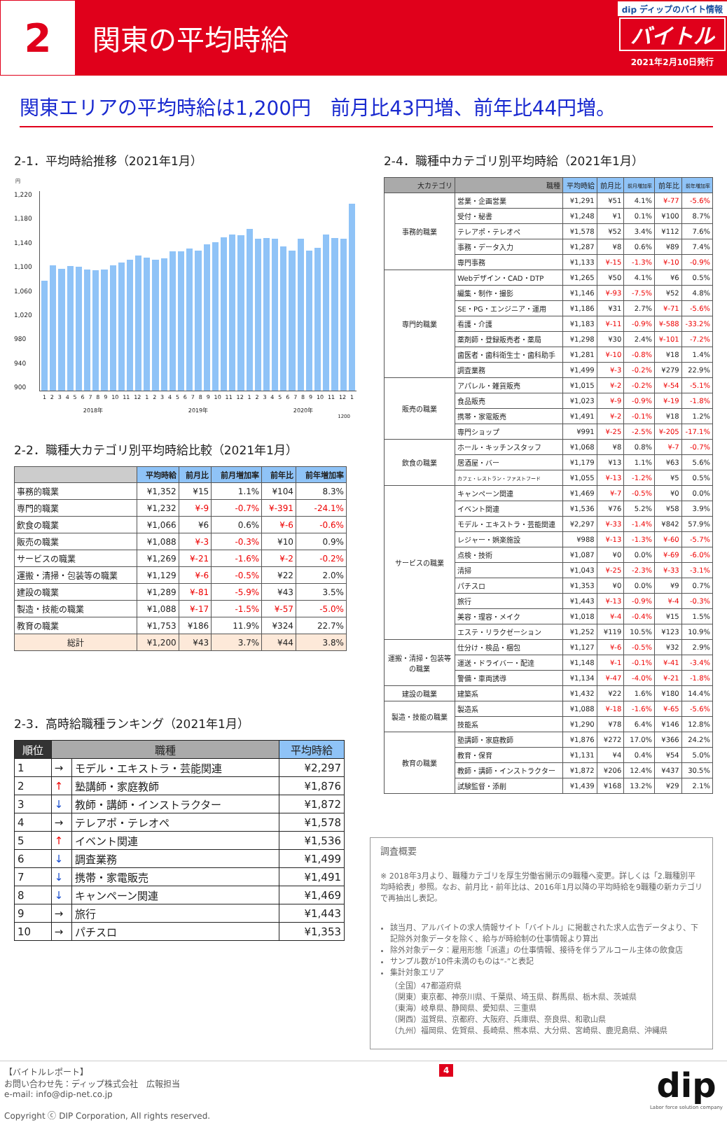2
関東の平均時給
dip ディップのバイト情報
バイトル
2021年2月10日発行
関東エリアの平均時給は1,200円　前月比43円増、前年比44円増。
2-1．平均時給推移（2021年1月）
円
1,220
1,180
1,140
1,100
1,060
1,020
980
940
900
123456789 10 11 12 123456789 10 11 12 123456789 10 11 12 1
2018年 2019年 2020年
1200
2-2．職種大カテゴリ別平均時給比較（2021年1月）
| | 平均時給 | 前月比 | 前月増加率 | 前年比 | 前年増加率 |
| --- | --- | --- | --- | --- | --- |
| 事務的職業 | ¥1,352 | ¥15 | 1.1% | ¥104 | 8.3% |
| 専門的職業 | ¥1,232 | ¥-9 | -0.7% | ¥-391 | -24.1% |
| 飲食の職業 | ¥1,066 | ¥6 | 0.6% | ¥-6 | -0.6% |
| 販売の職業 | ¥1,088 | ¥-3 | -0.3% | ¥10 | 0.9% |
| サービスの職業 | ¥1,269 | ¥-21 | -1.6% | ¥-2 | -0.2% |
| 運搬・清掃・包装等の職業 | ¥1,129 | ¥-6 | -0.5% | ¥22 | 2.0% |
| 建設の職業 | ¥1,289 | ¥-81 | -5.9% | ¥43 | 3.5% |
| 製造・技能の職業 | ¥1,088 | ¥-17 | -1.5% | ¥-57 | -5.0% |
| 教育の職業 | ¥1,753 | ¥186 | 11.9% | ¥324 | 22.7% |
| 総計 | ¥1,200 | ¥43 | 3.7% | ¥44 | 3.8% |
2-3．高時給職種ランキング（2021年1月）
| 順位 | 職種 | | 平均時給 |
| --- | --- | --- | --- |
| 1 | → | モデル・エキストラ・芸能関連 | ¥2,297 |
| 2 | ↑ | 塾講師・家庭教師 | ¥1,876 |
| 3 | ↓ | 教師・講師・インストラクター | ¥1,872 |
| 4 | → | テレアポ・テレオペ | ¥1,578 |
| 5 | ↑ | イベント関連 | ¥1,536 |
| 6 | ↓ | 調査業務 | ¥1,499 |
| 7 | ↓ | 携帯・家電販売 | ¥1,491 |
| 8 | ↓ | キャンペーン関連 | ¥1,469 |
| 9 | → | 旅行 | ¥1,443 |
| 10 | → | パチスロ | ¥1,353 |
2-4．職種中カテゴリ別平均時給（2021年1月）
| 大カテゴリ | 職種 | 平均時給 | 前月比 | 前月増加率 | 前年比 | 前年増加率 |
| --- | --- | --- | --- | --- | --- | --- |
| 事務的職業 | 営業・企画営業 | ¥1,291 | ¥51 | 4.1% | ¥-77 | -5.6% |
| | 受付・秘書 | ¥1,248 | ¥1 | 0.1% | ¥100 | 8.7% |
| | テレアポ・テレオペ | ¥1,578 | ¥52 | 3.4% | ¥112 | 7.6% |
| | 事務・データ入力 | ¥1,287 | ¥8 | 0.6% | ¥89 | 7.4% |
| | 専門事務 | ¥1,133 | ¥-15 | -1.3% | ¥-10 | -0.9% |
| 専門的職業 | Webデザイン・CAD・DTP | ¥1,265 | ¥50 | 4.1% | ¥6 | 0.5% |
| | 編集・制作・撮影 | ¥1,146 | ¥-93 | -7.5% | ¥52 | 4.8% |
| | SE・PG・エンジニア・運用 | ¥1,186 | ¥31 | 2.7% | ¥-71 | -5.6% |
| | 看護・介護 | ¥1,183 | ¥-11 | -0.9% | ¥-588 | -33.2% |
| | 薬剤師・登録販売者・薬局 | ¥1,298 | ¥30 | 2.4% | ¥-101 | -7.2% |
| | 歯医者・歯科衛生士・歯科助手 | ¥1,281 | ¥-10 | -0.8% | ¥18 | 1.4% |
| | 調査業務 | ¥1,499 | ¥-3 | -0.2% | ¥279 | 22.9% |
| 販売の職業 | アパレル・雑貨販売 | ¥1,015 | ¥-2 | -0.2% | ¥-54 | -5.1% |
| | 食品販売 | ¥1,023 | ¥-9 | -0.9% | ¥-19 | -1.8% |
| | 携帯・家電販売 | ¥1,491 | ¥-2 | -0.1% | ¥18 | 1.2% |
| | 専門ショップ | ¥991 | ¥-25 | -2.5% | ¥-205 | -17.1% |
| 飲食の職業 | ホール・キッチンスタッフ | ¥1,068 | ¥8 | 0.8% | ¥-7 | -0.7% |
| | 居酒屋・バー | ¥1,179 | ¥13 | 1.1% | ¥63 | 5.6% |
| | カフェ・レストラン・ファストフード | ¥1,055 | ¥-13 | -1.2% | ¥5 | 0.5% |
| サービスの職業 | キャンペーン関連 | ¥1,469 | ¥-7 | -0.5% | ¥0 | 0.0% |
| | イベント関連 | ¥1,536 | ¥76 | 5.2% | ¥58 | 3.9% |
| | モデル・エキストラ・芸能関連 | ¥2,297 | ¥-33 | -1.4% | ¥842 | 57.9% |
| | レジャー・娯楽施設 | ¥988 | ¥-13 | -1.3% | ¥-60 | -5.7% |
| | 点検・技術 | ¥1,087 | ¥0 | 0.0% | ¥-69 | -6.0% |
| | 清掃 | ¥1,043 | ¥-25 | -2.3% | ¥-33 | -3.1% |
| | パチスロ | ¥1,353 | ¥0 | 0.0% | ¥9 | 0.7% |
| | 旅行 | ¥1,443 | ¥-13 | -0.9% | ¥-4 | -0.3% |
| | 美容・理容・メイク | ¥1,018 | ¥-4 | -0.4% | ¥15 | 1.5% |
| | エステ・リラクゼーション | ¥1,252 | ¥119 | 10.5% | ¥123 | 10.9% |
| 運搬・清掃・包装等 の職業 | 仕分け・検品・梱包 | ¥1,127 | ¥-6 | -0.5% | ¥32 | 2.9% |
| | 運送・ドライバー・配達 | ¥1,148 | ¥-1 | -0.1% | ¥-41 | -3.4% |
| | 警備・車両誘導 | ¥1,134 | ¥-47 | -4.0% | ¥-21 | -1.8% |
| 建設の職業 | 建築系 | ¥1,432 | ¥22 | 1.6% | ¥180 | 14.4% |
| 製造・技能の職業 | 製造系 | ¥1,088 | ¥-18 | -1.6% | ¥-65 | -5.6% |
| | 技能系 | ¥1,290 | ¥78 | 6.4% | ¥146 | 12.8% |
| 教育の職業 | 塾講師・家庭教師 | ¥1,876 | ¥272 | 17.0% | ¥366 | 24.2% |
| | 教育・保育 | ¥1,131 | ¥4 | 0.4% | ¥54 | 5.0% |
| | 教師・講師・インストラクター | ¥1,872 | ¥206 | 12.4% | ¥437 | 30.5% |
| | 試験監督・添削 | ¥1,439 | ¥168 | 13.2% | ¥29 | 2.1% |
調査概要
※ 2018年3月より、職種カテゴリを厚生労働省開示の9職種へ変更。詳しくは「2.職種別平均時給表」参照。なお、前月比・前年比は、2016年1月以降の平均時給を9職種の新カテゴリで再抽出し表記。
該当月、アルバイトの求人情報サイト「バイトル」に掲載された求人広告データより、下記除外対象データを除く、給与が時給制の仕事情報より算出
除外対象データ：雇用形態「派遣」の仕事情報、接待を伴うアルコール主体の飲食店
サンプル数が10件未満のものは“-”と表記
集計対象エリア
（全国）47都道府県
（関東）東京都、神奈川県、千葉県、埼玉県、群馬県、栃木県、茨城県
（東海）岐阜県、静岡県、愛知県、三重県
（関西）滋賀県、京都府、大阪府、兵庫県、奈良県、和歌山県
（九州）福岡県、佐賀県、長崎県、熊本県、大分県、宮崎県、鹿児島県、沖縄県
【バイトルレポート】
お問い合わせ先：ディップ株式会社　広報担当
e-mail: info@dip-net.co.jp
Copyright ⓒ DIP Corporation, All rights reserved.
4
dip
Labor force solution company